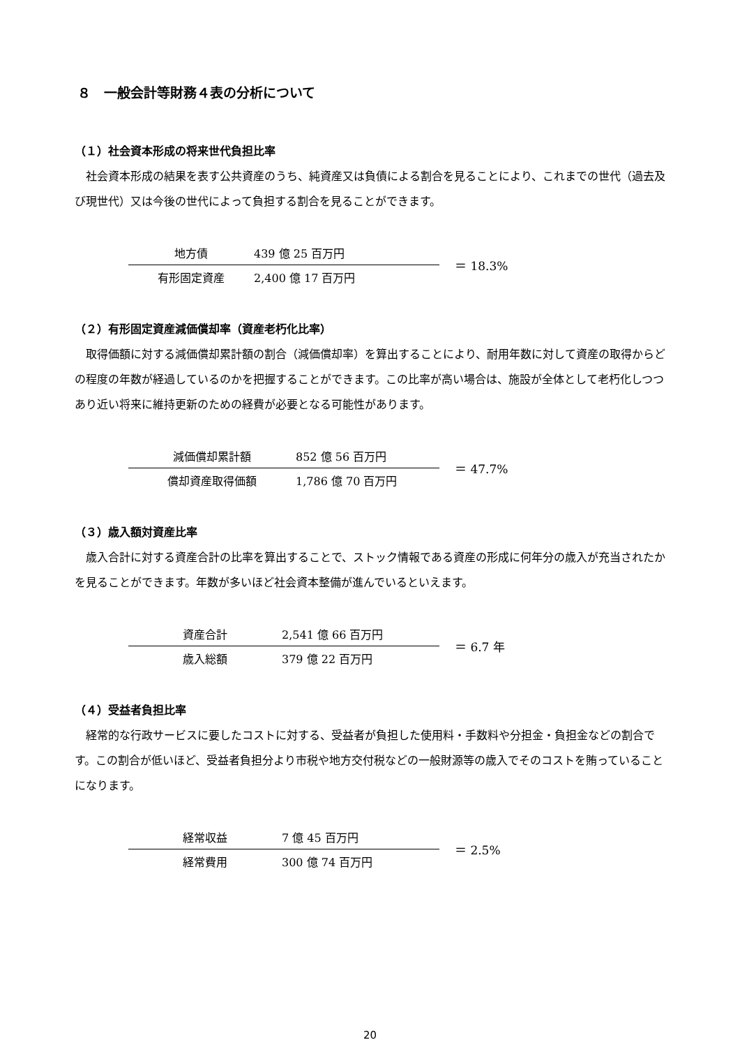８　一般会計等財務４表の分析について
（１）社会資本形成の将来世代負担比率
社会資本形成の結果を表す公共資産のうち、純資産又は負債による割合を見ることにより、これまでの世代（過去及び現世代）又は今後の世代によって負担する割合を見ることができます。
地方債 439 億 25 百万円
有形固定資産 2,400 億 17 百万円
＝ 18.3%
（２）有形固定資産減価償却率（資産老朽化比率）
取得価額に対する減価償却累計額の割合（減価償却率）を算出することにより、耐用年数に対して資産の取得からどの程度の年数が経過しているのかを把握することができます。この比率が高い場合は、施設が全体として老朽化しつつあり近い将来に維持更新のための経費が必要となる可能性があります。
減価償却累計額 852 億 56 百万円
償却資産取得価額 1,786 億 70 百万円
＝ 47.7%
（３）歳入額対資産比率
歳入合計に対する資産合計の比率を算出することで、ストック情報である資産の形成に何年分の歳入が充当されたかを見ることができます。年数が多いほど社会資本整備が進んでいるといえます。
資産合計 2,541 億 66 百万円
歳入総額 379 億 22 百万円
＝ 6.7 年
（４）受益者負担比率
経常的な行政サービスに要したコストに対する、受益者が負担した使用料・手数料や分担金・負担金などの割合です。この割合が低いほど、受益者負担分より市税や地方交付税などの一般財源等の歳入でそのコストを賄っていることになります。
経常収益 7 億 45 百万円
経常費用 300 億 74 百万円
＝ 2.5%
20